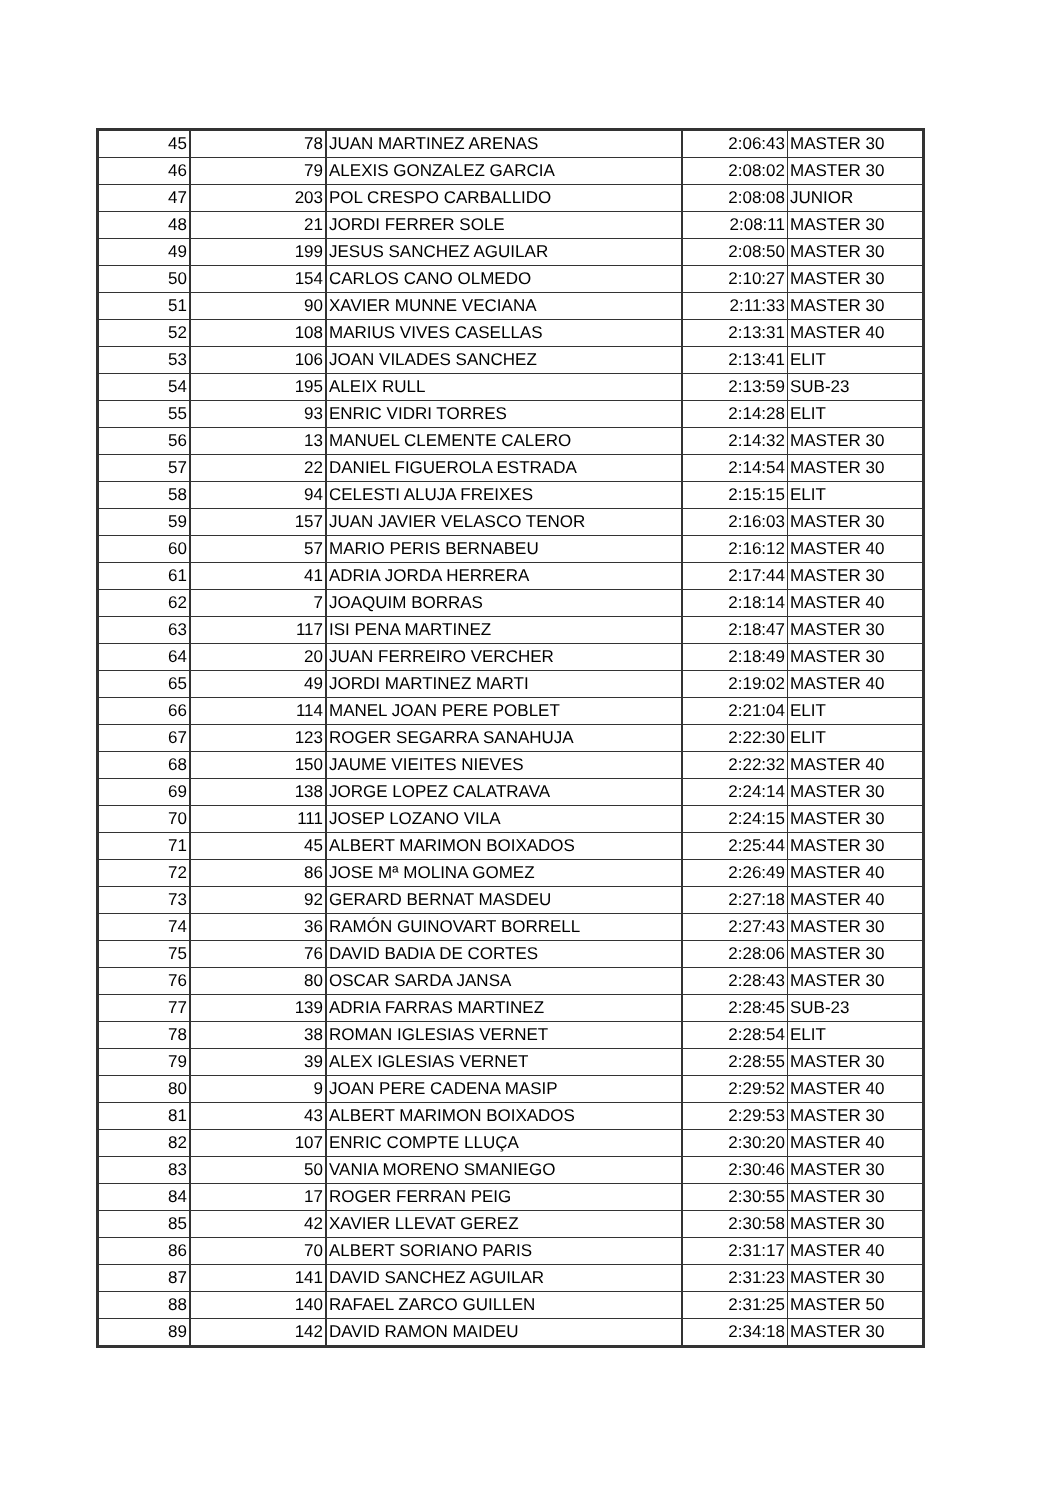| 45 | 78 | JUAN MARTINEZ ARENAS | 2:06:43 | MASTER 30 |
| 46 | 79 | ALEXIS GONZALEZ GARCIA | 2:08:02 | MASTER 30 |
| 47 | 203 | POL CRESPO CARBALLIDO | 2:08:08 | JUNIOR |
| 48 | 21 | JORDI FERRER SOLE | 2:08:11 | MASTER 30 |
| 49 | 199 | JESUS SANCHEZ AGUILAR | 2:08:50 | MASTER 30 |
| 50 | 154 | CARLOS CANO OLMEDO | 2:10:27 | MASTER 30 |
| 51 | 90 | XAVIER MUNNE VECIANA | 2:11:33 | MASTER 30 |
| 52 | 108 | MARIUS VIVES CASELLAS | 2:13:31 | MASTER 40 |
| 53 | 106 | JOAN VILADES SANCHEZ | 2:13:41 | ELIT |
| 54 | 195 | ALEIX RULL | 2:13:59 | SUB-23 |
| 55 | 93 | ENRIC VIDRI TORRES | 2:14:28 | ELIT |
| 56 | 13 | MANUEL CLEMENTE CALERO | 2:14:32 | MASTER 30 |
| 57 | 22 | DANIEL FIGUEROLA ESTRADA | 2:14:54 | MASTER 30 |
| 58 | 94 | CELESTI ALUJA FREIXES | 2:15:15 | ELIT |
| 59 | 157 | JUAN JAVIER VELASCO TENOR | 2:16:03 | MASTER 30 |
| 60 | 57 | MARIO PERIS BERNABEU | 2:16:12 | MASTER 40 |
| 61 | 41 | ADRIA JORDA HERRERA | 2:17:44 | MASTER 30 |
| 62 | 7 | JOAQUIM BORRAS | 2:18:14 | MASTER 40 |
| 63 | 117 | ISI PENA MARTINEZ | 2:18:47 | MASTER 30 |
| 64 | 20 | JUAN FERREIRO VERCHER | 2:18:49 | MASTER 30 |
| 65 | 49 | JORDI MARTINEZ MARTI | 2:19:02 | MASTER 40 |
| 66 | 114 | MANEL JOAN PERE POBLET | 2:21:04 | ELIT |
| 67 | 123 | ROGER SEGARRA SANAHUJA | 2:22:30 | ELIT |
| 68 | 150 | JAUME VIEITES NIEVES | 2:22:32 | MASTER 40 |
| 69 | 138 | JORGE LOPEZ CALATRAVA | 2:24:14 | MASTER 30 |
| 70 | 111 | JOSEP LOZANO VILA | 2:24:15 | MASTER 30 |
| 71 | 45 | ALBERT MARIMON BOIXADOS | 2:25:44 | MASTER 30 |
| 72 | 86 | JOSE Mª MOLINA GOMEZ | 2:26:49 | MASTER 40 |
| 73 | 92 | GERARD BERNAT MASDEU | 2:27:18 | MASTER 40 |
| 74 | 36 | RAMÓN GUINOVART BORRELL | 2:27:43 | MASTER 30 |
| 75 | 76 | DAVID BADIA DE CORTES | 2:28:06 | MASTER 30 |
| 76 | 80 | OSCAR SARDA JANSA | 2:28:43 | MASTER 30 |
| 77 | 139 | ADRIA FARRAS MARTINEZ | 2:28:45 | SUB-23 |
| 78 | 38 | ROMAN IGLESIAS VERNET | 2:28:54 | ELIT |
| 79 | 39 | ALEX IGLESIAS VERNET | 2:28:55 | MASTER 30 |
| 80 | 9 | JOAN PERE CADENA MASIP | 2:29:52 | MASTER 40 |
| 81 | 43 | ALBERT MARIMON BOIXADOS | 2:29:53 | MASTER 30 |
| 82 | 107 | ENRIC COMPTE LLUÇA | 2:30:20 | MASTER 40 |
| 83 | 50 | VANIA MORENO SMANIEGO | 2:30:46 | MASTER 30 |
| 84 | 17 | ROGER FERRAN PEIG | 2:30:55 | MASTER 30 |
| 85 | 42 | XAVIER LLEVAT GEREZ | 2:30:58 | MASTER 30 |
| 86 | 70 | ALBERT SORIANO PARIS | 2:31:17 | MASTER 40 |
| 87 | 141 | DAVID SANCHEZ AGUILAR | 2:31:23 | MASTER 30 |
| 88 | 140 | RAFAEL ZARCO GUILLEN | 2:31:25 | MASTER 50 |
| 89 | 142 | DAVID RAMON MAIDEU | 2:34:18 | MASTER 30 |